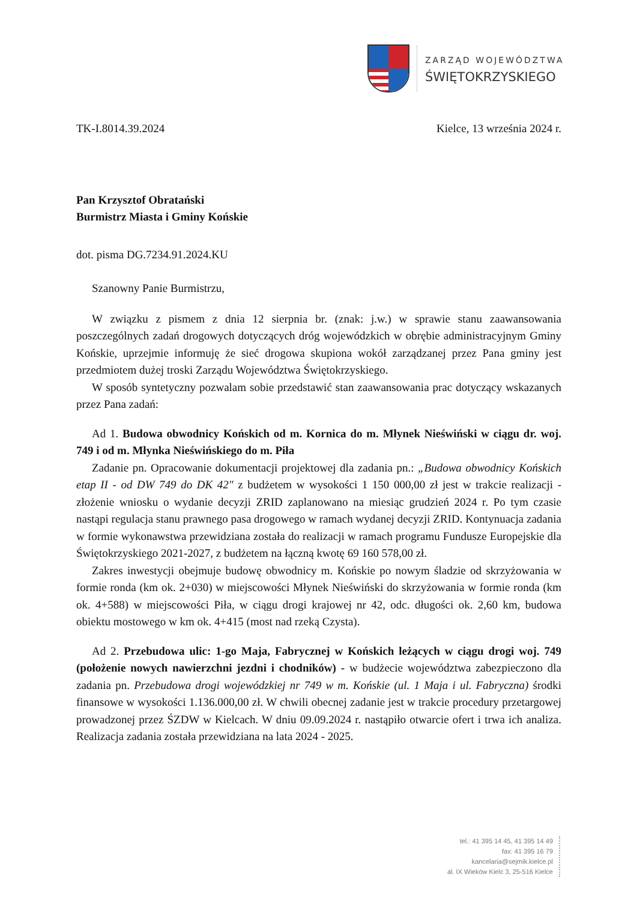ZARZĄD WOJEWÓDZTWA
ŚWIĘTOKRZYSKIEGO
TK-I.8014.39.2024 Kielce, 13 września 2024 r.
Pan Krzysztof Obratański
Burmistrz Miasta i Gminy Końskie
dot. pisma DG.7234.91.2024.KU
Szanowny Panie Burmistrzu,
W związku z pismem z dnia 12 sierpnia br. (znak: j.w.) w sprawie stanu zaawansowania poszczególnych zadań drogowych dotyczących dróg wojewódzkich w obrębie administracyjnym Gminy Końskie, uprzejmie informuję że sieć drogowa skupiona wokół zarządzanej przez Pana gminy jest przedmiotem dużej troski Zarządu Województwa Świętokrzyskiego.
W sposób syntetyczny pozwalam sobie przedstawić stan zaawansowania prac dotyczący wskazanych przez Pana zadań:
Ad 1. Budowa obwodnicy Końskich od m. Kornica do m. Młynek Nieświński w ciągu dr. woj. 749 i od m. Młynka Nieświńskiego do m. Piła
Zadanie pn. Opracowanie dokumentacji projektowej dla zadania pn.: „Budowa obwodnicy Końskich etap II - od DW 749 do DK 42" z budżetem w wysokości 1 150 000,00 zł jest w trakcie realizacji - złożenie wniosku o wydanie decyzji ZRID zaplanowano na miesiąc grudzień 2024 r. Po tym czasie nastąpi regulacja stanu prawnego pasa drogowego w ramach wydanej decyzji ZRID. Kontynuacja zadania w formie wykonawstwa przewidziana została do realizacji w ramach programu Fundusze Europejskie dla Świętokrzyskiego 2021-2027, z budżetem na łączną kwotę 69 160 578,00 zł.
Zakres inwestycji obejmuje budowę obwodnicy m. Końskie po nowym śladzie od skrzyżowania w formie ronda (km ok. 2+030) w miejscowości Młynek Nieświński do skrzyżowania w formie ronda (km ok. 4+588) w miejscowości Piła, w ciągu drogi krajowej nr 42, odc. długości ok. 2,60 km, budowa obiektu mostowego w km ok. 4+415 (most nad rzeką Czysta).
Ad 2. Przebudowa ulic: 1-go Maja, Fabrycznej w Końskich leżących w ciągu drogi woj. 749 (położenie nowych nawierzchni jezdni i chodników) - w budżecie województwa zabezpieczono dla zadania pn. Przebudowa drogi wojewódzkiej nr 749 w m. Końskie (ul. 1 Maja i ul. Fabryczna) środki finansowe w wysokości 1.136.000,00 zł. W chwili obecnej zadanie jest w trakcie procedury przetargowej prowadzonej przez ŚZDW w Kielcach. W dniu 09.09.2024 r. nastąpiło otwarcie ofert i trwa ich analiza. Realizacja zadania została przewidziana na lata 2024 - 2025.
tel.: 41 395 14 45, 41 395 14 49
fax: 41 395 16 79
kancelaria@sejmik.kielce.pl
al. IX Wieków Kielc 3, 25-516 Kielce